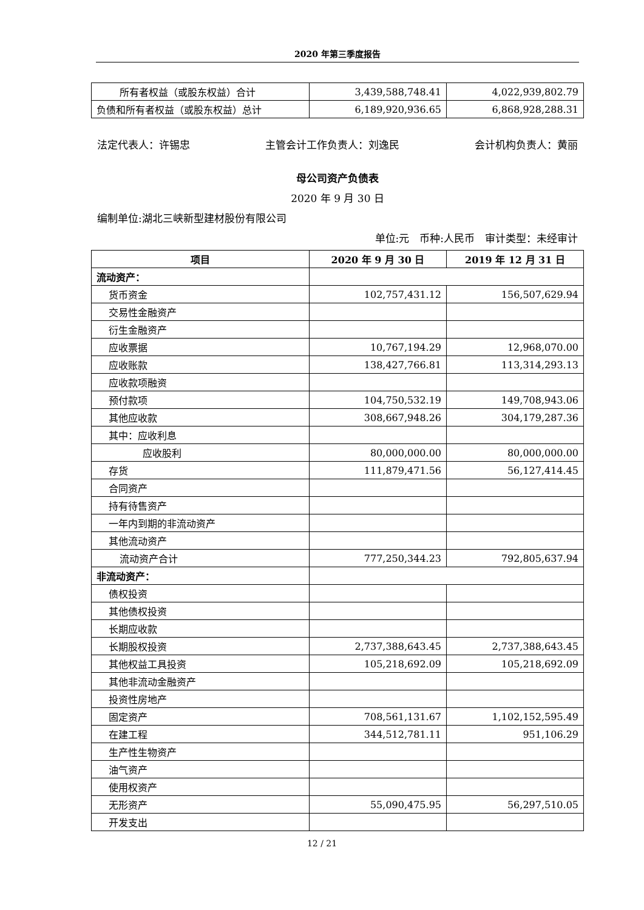2020 年第三季度报告
| 所有者权益（或股东权益）合计 | 3,439,588,748.41 | 4,022,939,802.79 |
| 负债和所有者权益（或股东权益）总计 | 6,189,920,936.65 | 6,868,928,288.31 |
法定代表人：许锡忠 主管会计工作负责人：刘逸民 会计机构负责人：黄丽
母公司资产负债表
2020 年 9 月 30 日
编制单位:湖北三峡新型建材股份有限公司
单位:元　币种:人民币　审计类型：未经审计
| 项目 | 2020 年 9 月 30 日 | 2019 年 12 月 31 日 |
| --- | --- | --- |
| 流动资产： | | |
| 货币资金 | 102,757,431.12 | 156,507,629.94 |
| 交易性金融资产 | | |
| 衍生金融资产 | | |
| 应收票据 | 10,767,194.29 | 12,968,070.00 |
| 应收账款 | 138,427,766.81 | 113,314,293.13 |
| 应收款项融资 | | |
| 预付款项 | 104,750,532.19 | 149,708,943.06 |
| 其他应收款 | 308,667,948.26 | 304,179,287.36 |
| 其中：应收利息 | | |
| 应收股利 | 80,000,000.00 | 80,000,000.00 |
| 存货 | 111,879,471.56 | 56,127,414.45 |
| 合同资产 | | |
| 持有待售资产 | | |
| 一年内到期的非流动资产 | | |
| 其他流动资产 | | |
| 流动资产合计 | 777,250,344.23 | 792,805,637.94 |
| 非流动资产： | | |
| 债权投资 | | |
| 其他债权投资 | | |
| 长期应收款 | | |
| 长期股权投资 | 2,737,388,643.45 | 2,737,388,643.45 |
| 其他权益工具投资 | 105,218,692.09 | 105,218,692.09 |
| 其他非流动金融资产 | | |
| 投资性房地产 | | |
| 固定资产 | 708,561,131.67 | 1,102,152,595.49 |
| 在建工程 | 344,512,781.11 | 951,106.29 |
| 生产性生物资产 | | |
| 油气资产 | | |
| 使用权资产 | | |
| 无形资产 | 55,090,475.95 | 56,297,510.05 |
| 开发支出 | | |
12 / 21